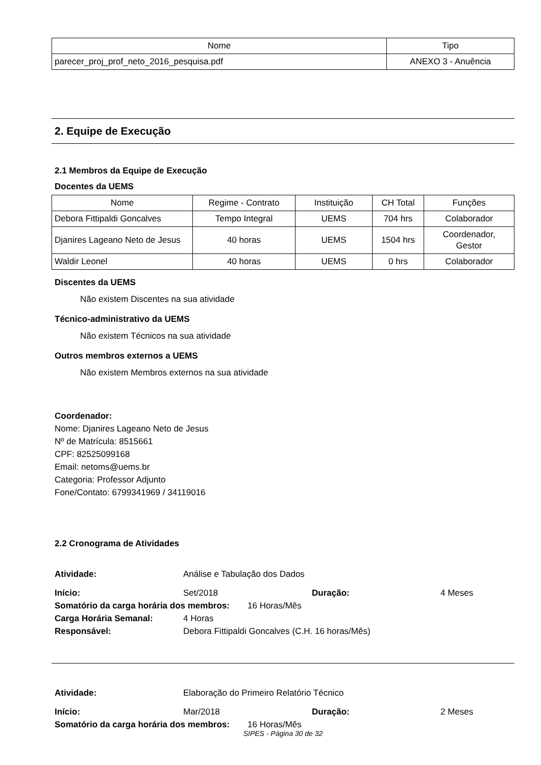| Nome | Tipo |
| --- | --- |
| parecer_proj_prof_neto_2016_pesquisa.pdf | ANEXO 3 - Anuência |
2. Equipe de Execução
2.1 Membros da Equipe de Execução
Docentes da UEMS
| Nome | Regime - Contrato | Instituição | CH Total | Funções |
| --- | --- | --- | --- | --- |
| Debora Fittipaldi Goncalves | Tempo Integral | UEMS | 704 hrs | Colaborador |
| Djanires Lageano Neto de Jesus | 40 horas | UEMS | 1504 hrs | Coordenador, Gestor |
| Waldir Leonel | 40 horas | UEMS | 0 hrs | Colaborador |
Discentes da UEMS
Não existem Discentes na sua atividade
Técnico-administrativo da UEMS
Não existem Técnicos na sua atividade
Outros membros externos a UEMS
Não existem Membros externos na sua atividade
Coordenador:
Nome: Djanires Lageano Neto de Jesus
Nº de Matrícula: 8515661
CPF: 82525099168
Email: netoms@uems.br
Categoria: Professor Adjunto
Fone/Contato: 6799341969 / 34119016
2.2 Cronograma de Atividades
Atividade: Análise e Tabulação dos Dados
Início: Set/2018 Duração: 4 Meses
Somatório da carga horária dos membros: 16 Horas/Mês
Carga Horária Semanal: 4 Horas
Responsável: Debora Fittipaldi Goncalves (C.H. 16 horas/Mês)
Atividade: Elaboração do Primeiro Relatório Técnico
Início: Mar/2018 Duração: 2 Meses
Somatório da carga horária dos membros: 16 Horas/Mês
SIPES - Página 30 de 32